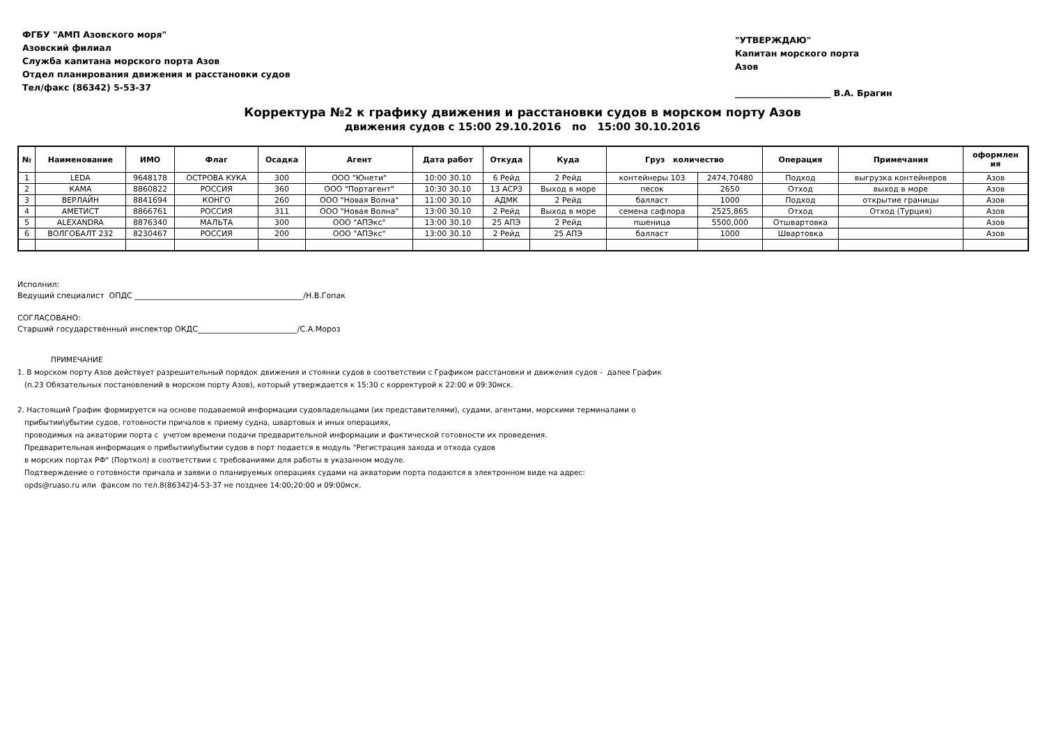ФГБУ "АМП Азовского моря"
Азовский филиал
Служба капитана морского порта Азов
Отдел планирования движения и расстановки судов
Тел/факс (86342) 5-53-37
"УТВЕРЖДАЮ"
Капитан морского порта
Азов
______________________ В.А. Брагин
Корректура №2 к графику движения и расстановки судов в морском порту Азов
движения судов с 15:00 29.10.2016 по 15:00 30.10.2016
| № | Наименование | ИМО | Флаг | Осадка | Агент | Дата работ | Откуда | Куда | Груз количество | | Операция | Примечания | оформлен ия |
| --- | --- | --- | --- | --- | --- | --- | --- | --- | --- | --- | --- | --- | --- |
| 1 | LEDA | 9648178 | ОСТРОВА КУКА | 300 | ООО "Юнети" | 10:00 30.10 | 6 Рейд | 2 Рейд | контейнеры 103 | 2474,70480 | Подход | выгрузка контейнеров | Азов |
| 2 | КАМА | 8860822 | РОССИЯ | 360 | ООО "Портагент" | 10:30 30.10 | 13 АСРЗ | Выход в море | песок | 2650 | Отход | выход в море | Азов |
| 3 | ВЕРЛАЙН | 8841694 | КОНГО | 260 | ООО "Новая Волна" | 11:00 30.10 | АДМК | 2 Рейд | балласт | 1000 | Подход | открытие границы | Азов |
| 4 | АМЕТИСТ | 8866761 | РОССИЯ | 311 | ООО "Новая Волна" | 13:00 30.10 | 2 Рейд | Выход в море | семена сафлора | 2525,865 | Отход | Отход (Турция) | Азов |
| 5 | ALEXANDRA | 8876340 | МАЛЬТА | 300 | ООО "АПЭкс" | 13:00 30.10 | 25 АПЭ | 2 Рейд | пшеница | 5500,000 | Отшвартовка | | Азов |
| 6 | ВОЛГОБАЛТ 232 | 8230467 | РОССИЯ | 200 | ООО "АПЭкс" | 13:00 30.10 | 2 Рейд | 25 АПЭ | балласт | 1000 | Швартовка | | Азов |
Исполнил:
Ведущий специалист ОПДС ____________________________________________/Н.В.Гопак
СОГЛАСОВАНО:
Старший государственный инспектор ОКДС__________________________/С.А.Мороз
ПРИМЕЧАНИЕ
1. В морском порту Азов действует разрешительный порядок движения и стоянки судов в соответствии с Графиком расстановки и движения судов - далее График
(п.23 Обязательных постановлений в морском порту Азов), который утверждается к 15:30 с корректурой к 22:00 и 09:30мск.
2. Настоящий График формируется на основе подаваемой информации судовладельцами (их представителями), судами, агентами, морскими терминалами о
прибытии\убытии судов, готовности причалов к приему судна, швартовых и иных операциях,
проводимых на акватории порта с учетом времени подачи предварительной информации и фактической готовности их проведения.
Предварительная информация о прибытии\убытии судов в порт подается в модуль "Регистрация захода и отхода судов
в морских портах РФ" (Порткол) в соответствии с требованиями для работы в указанном модуле.
Подтверждение о готовности причала и заявки о планируемых операциях судами на акватории порта подаются в электронном виде на адрес:
opds@ruaso.ru или факсом по тел.8(86342)4-53-37 не позднее 14:00;20:00 и 09:00мск.